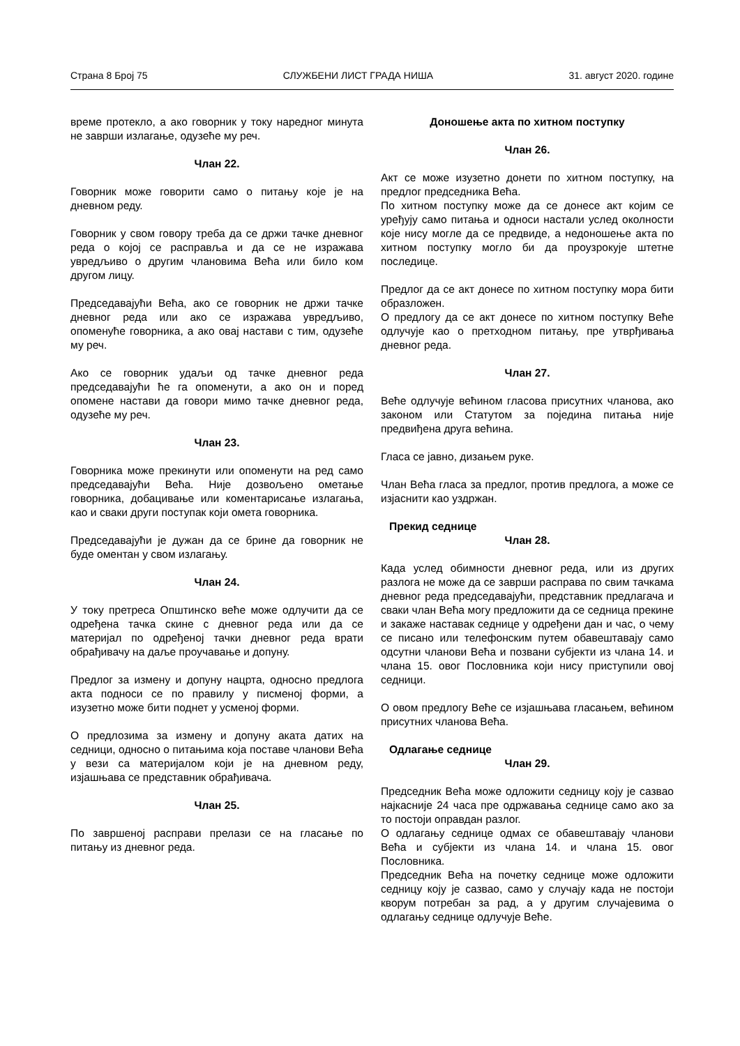Страна 8 Број 75 СЛУЖБЕНИ ЛИСТ ГРАДА НИША 31. август 2020. године
време протекло, а ако говорник у току наредног минута не заврши излагање, одузеће му реч.
Члан 22.
Говорник може говорити само о питању које је на дневном реду.
Говорник у свом говору треба да се држи тачке дневног реда о којој се расправља и да се не изражава увредљиво о другим члановима Већа или било ком другом лицу.
Председавајући Већа, ако се говорник не држи тачке дневног реда или ако се изражава увредљиво, опоменуће говорника, а ако овај настави с тим, одузеће му реч.
Ако се говорник удаљи од тачке дневног реда председавајући ће га опоменути, а ако он и поред опомене настави да говори мимо тачке дневног реда, одузеће му реч.
Члан 23.
Говорника може прекинути или опоменути на ред само председавајући Већа. Није дозвољено ометање говорника, добацивање или коментарисање излагања, као и сваки други поступак који омета говорника.
Председавајући је дужан да се брине да говорник не буде оментан у свом излагању.
Члан 24.
У току претреса Општинско веће може одлучити да се одређена тачка скине с дневног реда или да се материјал по одређеној тачки дневног реда врати обрађивачу на даље проучавање и допуну.
Предлог за измену и допуну нацрта, односно предлога акта подноси се по правилу у писменој форми, а изузетно може бити поднет у усменој форми.
О предлозима за измену и допуну аката датих на седници, односно о питањима која поставе чланови Већа у вези са материјалом који је на дневном реду, изјашњава се представник обрађивача.
Члан 25.
По завршеној расправи прелази се на гласање по питању из дневног реда.
Доношење акта по хитном поступку
Члан 26.
Акт се може изузетно донети по хитном поступку, на предлог председника Већа.
По хитном поступку може да се донесе акт којим се уређују само питања и односи настали услед околности које нису могле да се предвиде, а недоношење акта по хитном поступку могло би да проузрокује штетне последице.
Предлог да се акт донесе по хитном поступку мора бити образложен.
О предлогу да се акт донесе по хитном поступку Веће одлучује као о претходном питању, пре утврђивања дневног реда.
Члан 27.
Веће одлучује већином гласова присутних чланова, ако законом или Статутом за поједина питања није предвиђена друга већина.
Гласа се јавно, дизањем руке.
Члан Већа гласа за предлог, против предлога, а може се изјаснити као уздржан.
Прекид седнице
Члан 28.
Када услед обимности дневног реда, или из других разлога не може да се заврши расправа по свим тачкама дневног реда председавајући, представник предлагача и сваки члан Већа могу предложити да се седница прекине и закаже наставак седнице у одређени дан и час, о чему се писано или телефонским путем обавештавају само одсутни чланови Већа и позвани субјекти из члана 14. и члана 15. овог Пословника који нису приступили овој седници.
О овом предлогу Веће се изјашњава гласањем, већином присутних чланова Већа.
Одлагање седнице
Члан 29.
Председник Већа може одложити седницу коју је сазвао најкасније 24 часа пре одржавања седнице само ако за то постоји оправдан разлог.
О одлагању седнице одмах се обавештавају чланови Већа и субјекти из члана 14. и члана 15. овог Пословника.
Председник Већа на почетку седнице може одложити седницу коју је сазвао, само у случају када не постоји кворум потребан за рад, а у другим случајевима о одлагању седнице одлучује Веће.